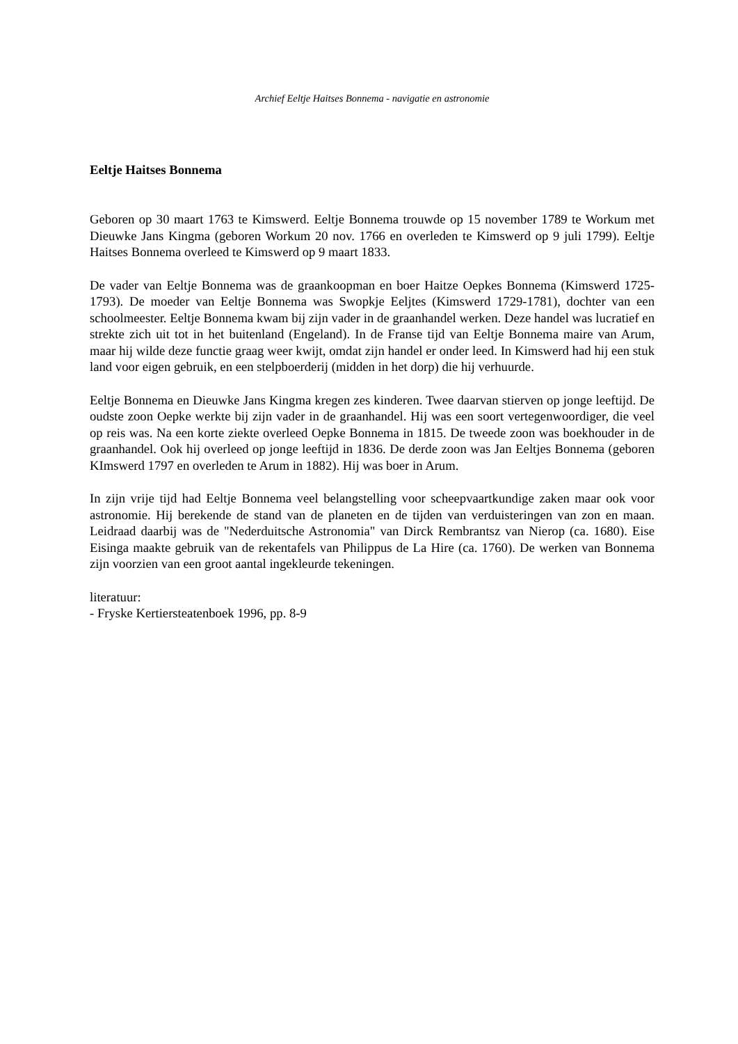Archief Eeltje Haitses Bonnema - navigatie en astronomie
Eeltje Haitses Bonnema
Geboren op 30 maart 1763 te Kimswerd. Eeltje Bonnema trouwde op 15 november 1789 te Workum met Dieuwke Jans Kingma (geboren Workum 20 nov. 1766 en overleden te Kimswerd op 9 juli 1799). Eeltje Haitses Bonnema overleed te Kimswerd op 9 maart 1833.
De vader van Eeltje Bonnema was de graankoopman en boer Haitze Oepkes Bonnema (Kimswerd 1725-1793). De moeder van Eeltje Bonnema was Swopkje Eeljtes (Kimswerd 1729-1781), dochter van een schoolmeester. Eeltje Bonnema kwam bij zijn vader in de graanhandel werken. Deze handel was lucratief en strekte zich uit tot in het buitenland (Engeland). In de Franse tijd van Eeltje Bonnema maire van Arum, maar hij wilde deze functie graag weer kwijt, omdat zijn handel er onder leed. In Kimswerd had hij een stuk land voor eigen gebruik, en een stelpboerderij (midden in het dorp) die hij verhuurde.
Eeltje Bonnema en Dieuwke Jans Kingma kregen zes kinderen. Twee daarvan stierven op jonge leeftijd. De oudste zoon Oepke werkte bij zijn vader in de graanhandel. Hij was een soort vertegenwoordiger, die veel op reis was. Na een korte ziekte overleed Oepke Bonnema in 1815. De tweede zoon was boekhouder in de graanhandel. Ook hij overleed op jonge leeftijd in 1836. De derde zoon was Jan Eeltjes Bonnema (geboren KImswerd 1797 en overleden te Arum in 1882). Hij was boer in Arum.
In zijn vrije tijd had Eeltje Bonnema veel belangstelling voor scheepvaartkundige zaken maar ook voor astronomie. Hij berekende de stand van de planeten en de tijden van verduisteringen van zon en maan. Leidraad daarbij was de "Nederduitsche Astronomia" van Dirck Rembrantsz van Nierop (ca. 1680). Eise Eisinga maakte gebruik van de rekentafels van Philippus de La Hire (ca. 1760). De werken van Bonnema zijn voorzien van een groot aantal ingekleurde tekeningen.
literatuur:
- Fryske Kertiersteatenboek 1996, pp. 8-9